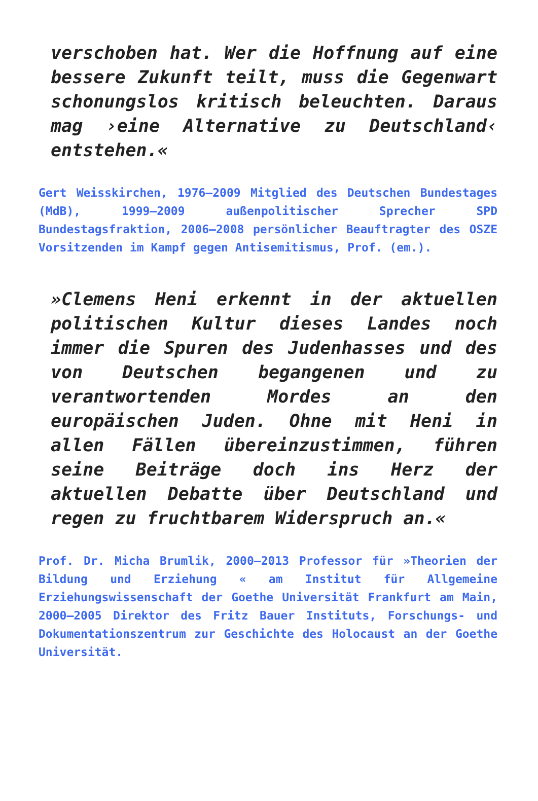verschoben hat. Wer die Hoffnung auf eine bessere Zukunft teilt, muss die Gegenwart schonungslos kritisch beleuchten. Daraus mag ›eine Alternative zu Deutschland‹ entstehen.«
Gert Weisskirchen, 1976–2009 Mitglied des Deutschen Bundestages (MdB), 1999–2009 außenpolitischer Sprecher SPD Bundestagsfraktion, 2006–2008 persönlicher Beauftragter des OSZE Vorsitzenden im Kampf gegen Antisemitismus, Prof. (em.).
»Clemens Heni erkennt in der aktuellen politischen Kultur dieses Landes noch immer die Spuren des Judenhasses und des von Deutschen begangenen und zu verantwortenden Mordes an den europäischen Juden. Ohne mit Heni in allen Fällen übereinzustimmen, führen seine Beiträge doch ins Herz der aktuellen Debatte über Deutschland und regen zu fruchtbarem Widerspruch an.«
Prof. Dr. Micha Brumlik, 2000–2013 Professor für »Theorien der Bildung und Erziehung « am Institut für Allgemeine Erziehungswissenschaft der Goethe Universität Frankfurt am Main, 2000–2005 Direktor des Fritz Bauer Instituts, Forschungs- und Dokumentationszentrum zur Geschichte des Holocaust an der Goethe Universität.